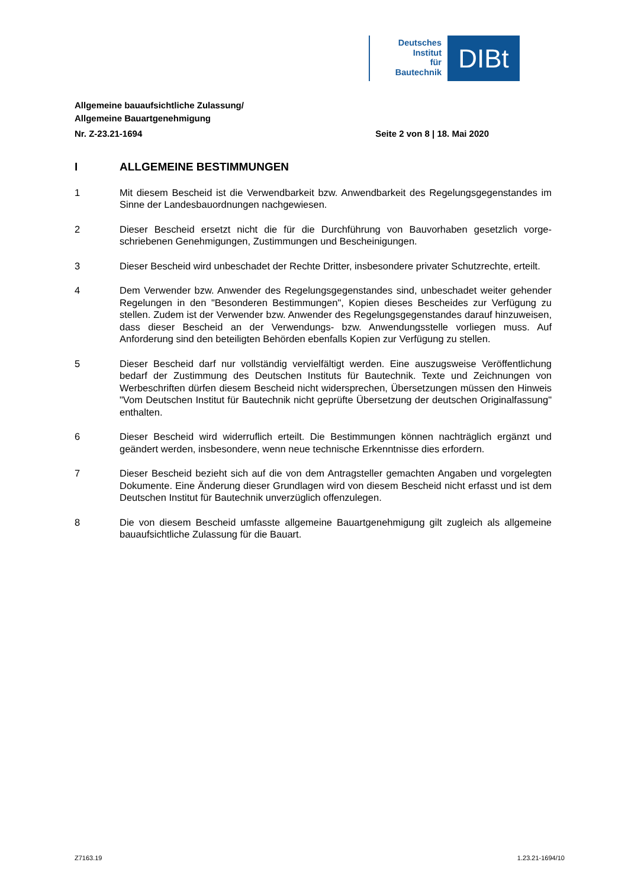Deutsches
Institut
für
Bautechnik
DIBt
Allgemeine bauaufsichtliche Zulassung/
Allgemeine Bauartgenehmigung
Nr. Z-23.21-1694 Seite 2 von 8 | 18. Mai 2020
I ALLGEMEINE BESTIMMUNGEN
1 Mit diesem Bescheid ist die Verwendbarkeit bzw. Anwendbarkeit des Regelungsgegen­standes im Sinne der Landesbauordnungen nachgewiesen.
2 Dieser Bescheid ersetzt nicht die für die Durchführung von Bauvorhaben gesetzlich vorge­schriebenen Genehmigungen, Zustimmungen und Bescheinigungen.
3 Dieser Bescheid wird unbeschadet der Rechte Dritter, insbesondere privater Schutzrechte, erteilt.
4 Dem Verwender bzw. Anwender des Regelungsgegenstandes sind, unbeschadet weiter gehender Regelungen in den "Besonderen Bestimmungen", Kopien dieses Bescheides zur Verfügung zu stellen. Zudem ist der Verwender bzw. Anwender des Regelungsgegen­standes darauf hinzuweisen, dass dieser Bescheid an der Verwendungs- bzw. Anwen­dungsstelle vorliegen muss. Auf Anforderung sind den beteiligten Behörden ebenfalls Kopien zur Verfügung zu stellen.
5 Dieser Bescheid darf nur vollständig vervielfältigt werden. Eine auszugsweise Veröffent­lichung bedarf der Zustimmung des Deutschen Instituts für Bautechnik. Texte und Zeich­nungen von Werbeschriften dürfen diesem Bescheid nicht widersprechen, Übersetzungen müssen den Hinweis "Vom Deutschen Institut für Bautechnik nicht geprüfte Übersetzung der deutschen Originalfassung" enthalten.
6 Dieser Bescheid wird widerruflich erteilt. Die Bestimmungen können nachträglich ergänzt und geändert werden, insbesondere, wenn neue technische Erkenntnisse dies erfordern.
7 Dieser Bescheid bezieht sich auf die von dem Antragsteller gemachten Angaben und vorgelegten Dokumente. Eine Änderung dieser Grundlagen wird von diesem Bescheid nicht erfasst und ist dem Deutschen Institut für Bautechnik unverzüglich offenzulegen.
8 Die von diesem Bescheid umfasste allgemeine Bauartgenehmigung gilt zugleich als allge­meine bauaufsichtliche Zulassung für die Bauart.
Z7163.19 1.23.21-1694/10